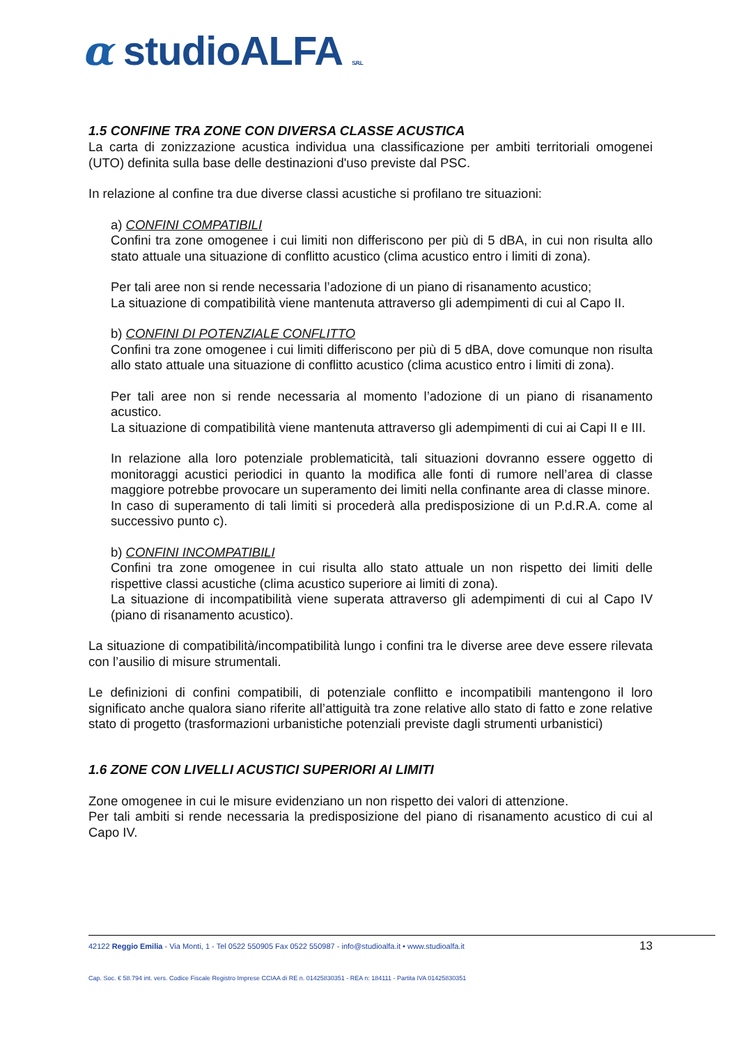α studioALFA S.R.L
1.5 CONFINE TRA ZONE CON DIVERSA CLASSE ACUSTICA
La carta di zonizzazione acustica individua una classificazione per ambiti territoriali omogenei (UTO) definita sulla base delle destinazioni d'uso previste dal PSC.
In relazione al confine tra due diverse classi acustiche si profilano tre situazioni:
a) CONFINI COMPATIBILI
Confini tra zone omogenee i cui limiti non differiscono per più di 5 dBA, in cui non risulta allo stato attuale una situazione di conflitto acustico (clima acustico entro i limiti di zona).
Per tali aree non si rende necessaria l’adozione di un piano di risanamento acustico;
La situazione di compatibilità viene mantenuta attraverso gli adempimenti di cui al Capo II.
b) CONFINI DI POTENZIALE CONFLITTO
Confini tra zone omogenee i cui limiti differiscono per più di 5 dBA, dove comunque non risulta allo stato attuale una situazione di conflitto acustico (clima acustico entro i limiti di zona).
Per tali aree non si rende necessaria al momento l’adozione di un piano di risanamento acustico.
La situazione di compatibilità viene mantenuta attraverso gli adempimenti di cui ai Capi II e III.
In relazione alla loro potenziale problematicità, tali situazioni dovranno essere oggetto di monitoraggi acustici periodici in quanto la modifica alle fonti di rumore nell’area di classe maggiore potrebbe provocare un superamento dei limiti nella confinante area di classe minore.
In caso di superamento di tali limiti si procederà alla predisposizione di un P.d.R.A. come al successivo punto c).
b) CONFINI INCOMPATIBILI
Confini tra zone omogenee in cui risulta allo stato attuale un non rispetto dei limiti delle rispettive classi acustiche (clima acustico superiore ai limiti di zona).
La situazione di incompatibilità viene superata attraverso gli adempimenti di cui al Capo IV (piano di risanamento acustico).
La situazione di compatibilità/incompatibilità lungo i confini tra le diverse aree deve essere rilevata con l’ausilio di misure strumentali.
Le definizioni di confini compatibili, di potenziale conflitto e incompatibili mantengono il loro significato anche qualora siano riferite all’attiguità tra zone relative allo stato di fatto e zone relative stato di progetto (trasformazioni urbanistiche potenziali previste dagli strumenti urbanistici)
1.6 ZONE CON LIVELLI ACUSTICI SUPERIORI AI LIMITI
Zone omogenee in cui le misure evidenziano un non rispetto dei valori di attenzione.
Per tali ambiti si rende necessaria la predisposizione del piano di risanamento acustico di cui al Capo IV.
13 42122 Reggio Emilia - Via Monti, 1 - Tel 0522 550905 Fax 0522 550987 - info@studioalfa.it • www.studioalfa.it
Cap. Soc. € 58.794 int. vers. Codice Fiscale Registro Imprese CCIAA di RE n. 01425830351 - REA n: 184111 - Partita IVA 01425830351